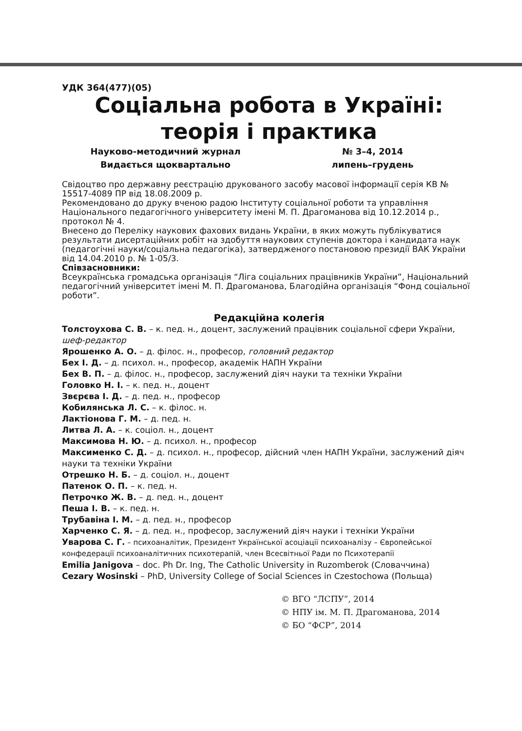УДК 364(477)(05)
Соціальна робота в Україні:
теорія і практика
Науково-методичний журнал № 3–4, 2014
Видається щоквартально липень–грудень
Свідоцтво про державну реєстрацію друкованого засобу масової інформації серія КВ № 15517-4089 ПР від 18.08.2009 р.
Рекомендовано до друку вченою радою Інституту соціальної роботи та управління Національного педагогічного університету імені М. П. Драгоманова від 10.12.2014 р., протокол № 4.
Внесено до Переліку наукових фахових видань України, в яких можуть публікуватися результати дисертаційних робіт на здобуття наукових ступенів доктора і кандидата наук (педагогічні науки/соціальна педагогіка), затвердженого постановою президії ВАК України від 14.04.2010 р. № 1-05/3.
Співзасновники:
Всеукраїнська громадська організація “Ліга соціальних працівників України”, Національний педагогічний університет імені М. П. Драгоманова, Благодійна організація “Фонд соціальної роботи”.
Редакційна колегія
Толстоухова С. В. – к. пед. н., доцент, заслужений працівник соціальної сфери України, шеф-редактор
Ярошенко А. О. – д. філос. н., професор, головний редактор
Бех І. Д. – д. психол. н., професор, академік НАПН України
Бех В. П. – д. філос. н., професор, заслужений діяч науки та техніки України
Головко Н. І. – к. пед. н., доцент
Звєрєва І. Д. – д. пед. н., професор
Кобилянська Л. С. – к. філос. н.
Лактіонова Г. М. – д. пед. н.
Литва Л. А. – к. соціол. н., доцент
Максимова Н. Ю. – д. психол. н., професор
Максименко С. Д. – д. психол. н., професор, дійсний член НАПН України, заслужений діяч науки та техніки України
Отрешко Н. Б. – д. соціол. н., доцент
Патенок О. П. – к. пед. н.
Петрочко Ж. В. – д. пед. н., доцент
Пеша І. В. – к. пед. н.
Трубавіна І. М. – д. пед. н., професор
Харченко С. Я. – д. пед. н., професор, заслужений діяч науки і техніки України
Уварова С. Г. – психоаналітик, Президент Української асоціації психоаналізу – Європейської конфедерації психоаналітичних психотерапій, член Всесвітньої Ради по Психотерапії
Emilia Janigova – doc. Ph Dr. Ing, The Catholic University in Ruzomberok (Словаччина)
Cezary Wosinski – PhD, University College of Social Sciences in Czestochowa (Польща)
© ВГО “ЛСПУ”, 2014
© НПУ ім. М. П. Драгоманова, 2014
© БО “ФСР”, 2014